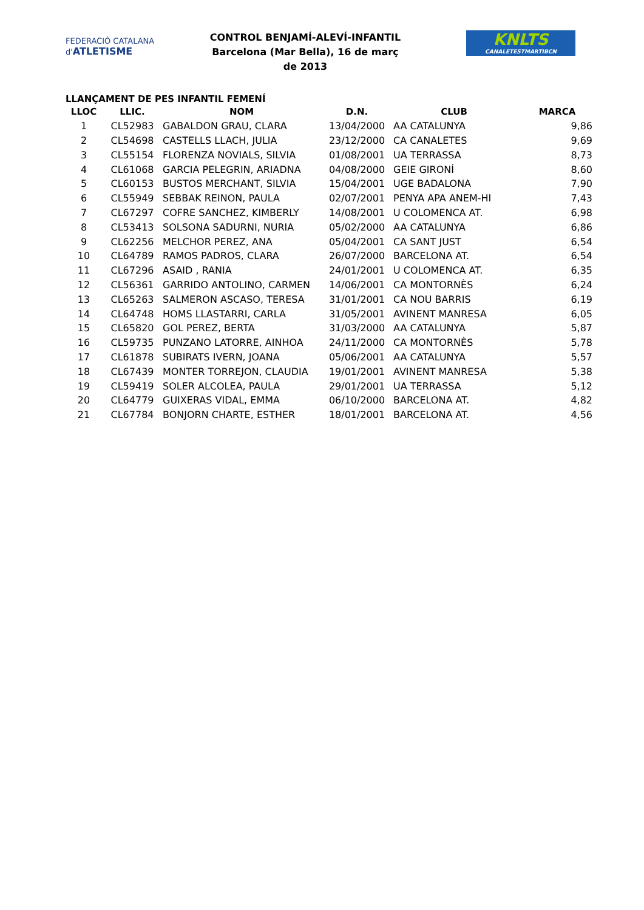FEDERACIÓ CATALANA d'ATLETISME
CONTROL BENJAMÍ-ALEVÍ-INFANTIL
Barcelona (Mar Bella), 16 de març de 2013
KNLTS
CANALETESTMARTIBCN
LLANÇAMENT DE PES INFANTIL FEMENÍ
| LLOC | LLIC. | NOM | D.N. | CLUB | MARCA |
| --- | --- | --- | --- | --- | --- |
| 1 | CL52983 | GABALDON GRAU, CLARA | 13/04/2000 | AA CATALUNYA | 9,86 |
| 2 | CL54698 | CASTELLS LLACH, JULIA | 23/12/2000 | CA CANALETES | 9,69 |
| 3 | CL55154 | FLORENZA NOVIALS, SILVIA | 01/08/2001 | UA TERRASSA | 8,73 |
| 4 | CL61068 | GARCIA PELEGRIN, ARIADNA | 04/08/2000 | GEIE GIRONÍ | 8,60 |
| 5 | CL60153 | BUSTOS MERCHANT, SILVIA | 15/04/2001 | UGE BADALONA | 7,90 |
| 6 | CL55949 | SEBBAK REINON, PAULA | 02/07/2001 | PENYA APA ANEM-HI | 7,43 |
| 7 | CL67297 | COFRE SANCHEZ, KIMBERLY | 14/08/2001 | U COLOMENCA AT. | 6,98 |
| 8 | CL53413 | SOLSONA SADURNI, NURIA | 05/02/2000 | AA CATALUNYA | 6,86 |
| 9 | CL62256 | MELCHOR PEREZ, ANA | 05/04/2001 | CA SANT JUST | 6,54 |
| 10 | CL64789 | RAMOS PADROS, CLARA | 26/07/2000 | BARCELONA AT. | 6,54 |
| 11 | CL67296 | ASAID , RANIA | 24/01/2001 | U COLOMENCA AT. | 6,35 |
| 12 | CL56361 | GARRIDO ANTOLINO, CARMEN | 14/06/2001 | CA MONTORNÈS | 6,24 |
| 13 | CL65263 | SALMERON ASCASO, TERESA | 31/01/2001 | CA NOU BARRIS | 6,19 |
| 14 | CL64748 | HOMS LLASTARRI, CARLA | 31/05/2001 | AVINENT MANRESA | 6,05 |
| 15 | CL65820 | GOL PEREZ, BERTA | 31/03/2000 | AA CATALUNYA | 5,87 |
| 16 | CL59735 | PUNZANO LATORRE, AINHOA | 24/11/2000 | CA MONTORNÈS | 5,78 |
| 17 | CL61878 | SUBIRATS IVERN, JOANA | 05/06/2001 | AA CATALUNYA | 5,57 |
| 18 | CL67439 | MONTER TORREJON, CLAUDIA | 19/01/2001 | AVINENT MANRESA | 5,38 |
| 19 | CL59419 | SOLER ALCOLEA, PAULA | 29/01/2001 | UA TERRASSA | 5,12 |
| 20 | CL64779 | GUIXERAS VIDAL, EMMA | 06/10/2000 | BARCELONA AT. | 4,82 |
| 21 | CL67784 | BONJORN CHARTE, ESTHER | 18/01/2001 | BARCELONA AT. | 4,56 |